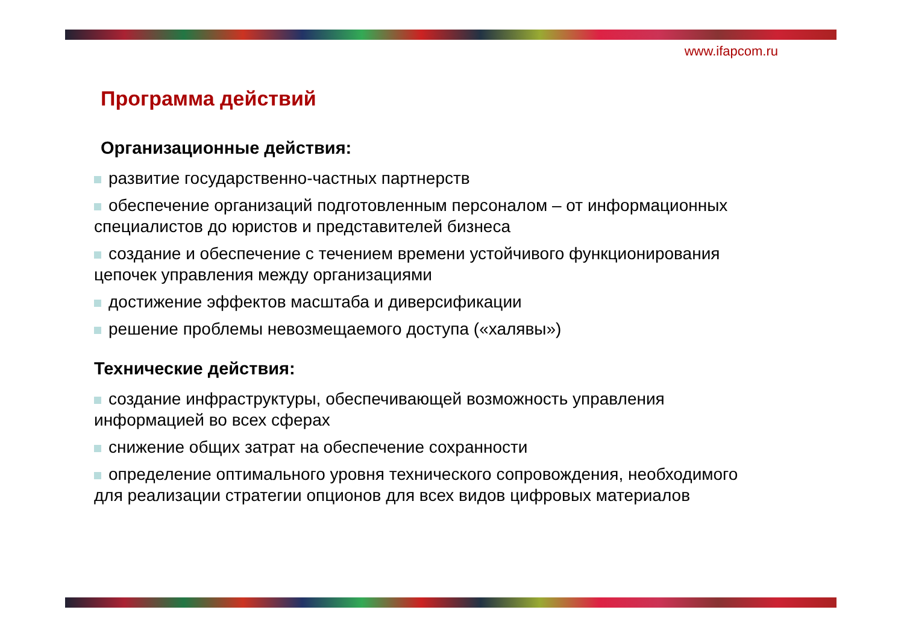www.ifapcom.ru
Программа действий
Организационные действия:
развитие государственно-частных партнерств
обеспечение организаций подготовленным персоналом – от информационных специалистов до юристов и представителей бизнеса
создание и обеспечение с течением времени устойчивого функционирования цепочек управления между организациями
достижение эффектов масштаба и диверсификации
решение проблемы невозмещаемого доступа («халявы»)
Технические действия:
создание инфраструктуры, обеспечивающей возможность управления информацией во всех сферах
снижение общих затрат на обеспечение сохранности
определение оптимального уровня технического сопровождения, необходимого для реализации стратегии опционов для всех видов цифровых материалов